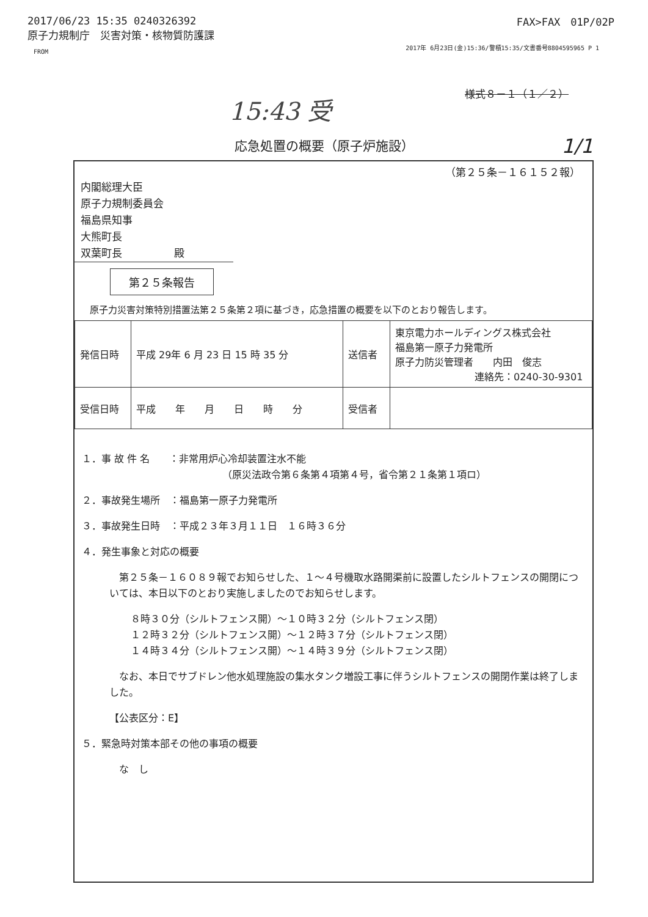2017/06/23 15:35 0240326392
原子力規制庁　災害対策・核物質防護課
FROM
FAX>FAX　01P/02P
2017年 6月23日(金)15:36/警積15:35/文書番号8804595965 P 1
15:43 受 様式８－１（１／２）
1/1
応急処置の概要（原子炉施設）
（第２５条－１６１５２報）
内閣総理大臣
原子力規制委員会
福島県知事
大熊町長
双葉町長　　　　　殿
第２５条報告
原子力災害対策特別措置法第２５条第２項に基づき，応急措置の概要を以下のとおり報告します。
| 発信日時 | 平成 29年 6 月 23 日 15 時 35 分 | 送信者 | 東京電力ホールディングス株式会社 福島第一原子力発電所 原子力防災管理者 内田 俊志 連絡先：0240-30-9301 |
| 受信日時 | 平成 年 月 日 時 分 | 受信者 | |
１．事 故 件 名　　：非常用炉心冷却装置注水不能
（原災法政令第６条第４項第４号，省令第２１条第１項ロ）
２．事故発生場所　：福島第一原子力発電所
３．事故発生日時　：平成２３年３月１１日　１６時３６分
４．発生事象と対応の概要
　第２５条－１６０８９報でお知らせした、１～４号機取水路開渠前に設置したシルトフェンスの開閉については、本日以下のとおり実施しましたのでお知らせします。
８時３０分（シルトフェンス開）～１０時３２分（シルトフェンス閉）
１２時３２分（シルトフェンス開）～１２時３７分（シルトフェンス閉）
１４時３４分（シルトフェンス開）～１４時３９分（シルトフェンス閉）
　なお、本日でサブドレン他水処理施設の集水タンク増設工事に伴うシルトフェンスの開閉作業は終了しました。
【公表区分：E】
５．緊急時対策本部その他の事項の概要
　な　し